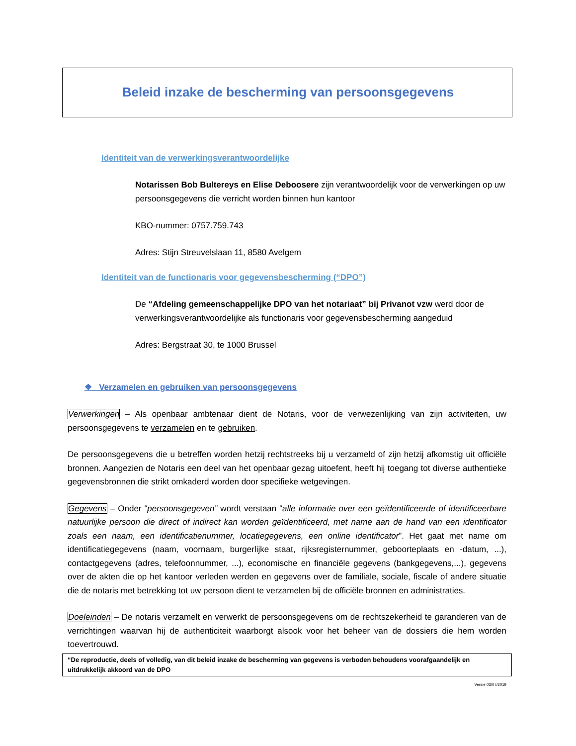Beleid inzake de bescherming van persoonsgegevens
Identiteit van de verwerkingsverantwoordelijke
Notarissen Bob Bultereys en Elise Deboosere zijn verantwoordelijk voor de verwerkingen op uw persoonsgegevens die verricht worden binnen hun kantoor
KBO-nummer: 0757.759.743
Adres: Stijn Streuvelslaan 11, 8580 Avelgem
Identiteit van de functionaris voor gegevensbescherming (“DPO”)
De “Afdeling gemeenschappelijke DPO van het notariaat” bij Privanot vzw werd door de verwerkingsverantwoordelijke als functionaris voor gegevensbescherming aangeduid
Adres: Bergstraat 30, te 1000 Brussel
❖ Verzamelen en gebruiken van persoonsgegevens
Verwerkingen – Als openbaar ambtenaar dient de Notaris, voor de verwezenlijking van zijn activiteiten, uw persoonsgegevens te verzamelen en te gebruiken.
De persoonsgegevens die u betreffen worden hetzij rechtstreeks bij u verzameld of zijn hetzij afkomstig uit officiële bronnen. Aangezien de Notaris een deel van het openbaar gezag uitoefent, heeft hij toegang tot diverse authentieke gegevensbronnen die strikt omkaderd worden door specifieke wetgevingen.
Gegevens – Onder “persoonsgegeven” wordt verstaan “alle informatie over een geïdentificeerde of identificeerbare natuurlijke persoon die direct of indirect kan worden geïdentificeerd, met name aan de hand van een identificator zoals een naam, een identificatienummer, locatiegegevens, een online identificator”. Het gaat met name om identificatiegegevens (naam, voornaam, burgerlijke staat, rijksregisternummer, geboorteplaats en -datum, ...), contactgegevens (adres, telefoonnummer, ...), economische en financiële gegevens (bankgegevens,...), gegevens over de akten die op het kantoor verleden werden en gegevens over de familiale, sociale, fiscale of andere situatie die de notaris met betrekking tot uw persoon dient te verzamelen bij de officiële bronnen en administraties.
Doeleinden – De notaris verzamelt en verwerkt de persoonsgegevens om de rechtszekerheid te garanderen van de verrichtingen waarvan hij de authenticiteit waarborgt alsook voor het beheer van de dossiers die hem worden toevertrouwd.
“De reproductie, deels of volledig, van dit beleid inzake de bescherming van gegevens is verboden behoudens voorafgaandelijk en uitdrukkelijk akkoord van de DPO
Versie 03/07/2019